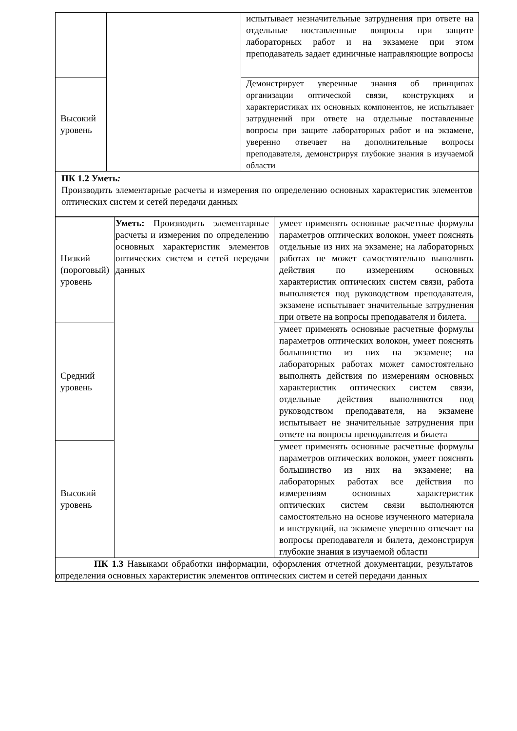| | | испытывает незначительные затруднения при ответе на отдельные поставленные вопросы при защите лабораторных работ и на экзамене при этом преподаватель задает единичные направляющие вопросы |
| Высокий уровень | | Демонстрирует уверенные знания об принципах организации оптической связи, конструкциях и характеристиках их основных компонентов, не испытывает затруднений при ответе на отдельные поставленные вопросы при защите лабораторных работ и на экзамене, уверенно отвечает на дополнительные вопросы преподавателя, демонстрируя глубокие знания в изучаемой области |
| ПК 1.2 Уметь : Производить элементарные расчеты и измерения по определению основных характеристик элементов оптических систем и сетей передачи данных | | |
| Низкий (пороговый) уровень | Уметь: Производить элементарные расчеты и измерения по определению основных характеристик элементов оптических систем и сетей передачи данных | умеет применять основные расчетные формулы параметров оптических волокон, умеет пояснять отдельные из них на экзамене; на лабораторных работах не может самостоятельно выполнять действия по измерениям основных характеристик оптических систем связи, работа выполняется под руководством преподавателя, экзамене испытывает значительные затруднения при ответе на вопросы преподавателя и билета. |
| Средний уровень | | умеет применять основные расчетные формулы параметров оптических волокон, умеет пояснять большинство из них на экзамене; на лабораторных работах может самостоятельно выполнять действия по измерениям основных характеристик оптических систем связи, отдельные действия выполняются под руководством преподавателя, на экзамене испытывает не значительные затруднения при ответе на вопросы преподавателя и билета |
| Высокий уровень | | умеет применять основные расчетные формулы параметров оптических волокон, умеет пояснять большинство из них на экзамене; на лабораторных работах все действия по измерениям основных характеристик оптических систем связи выполняются самостоятельно на основе изученного материала и инструкций, на экзамене уверенно отвечает на вопросы преподавателя и билета, демонстрируя глубокие знания в изучаемой области |
| ПК 1.3 Навыками обработки информации, оформления отчетной документации, результатов определения основных характеристик элементов оптических систем и сетей передачи данных | | |